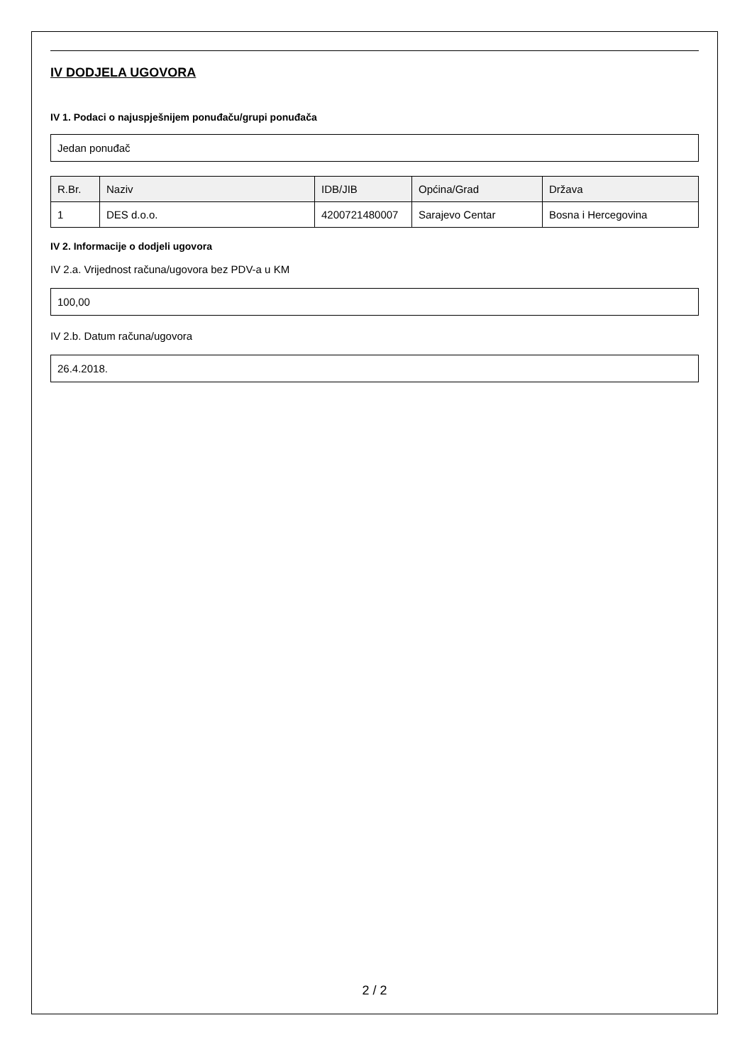IV DODJELA UGOVORA
IV 1. Podaci o najuspješnijem ponuđaču/grupi ponuđača
Jedan ponuđač
| R.Br. | Naziv | IDB/JIB | Općina/Grad | Država |
| --- | --- | --- | --- | --- |
| 1 | DES d.o.o. | 4200721480007 | Sarajevo Centar | Bosna i Hercegovina |
IV 2. Informacije o dodjeli ugovora
IV 2.a. Vrijednost računa/ugovora bez PDV-a u KM
100,00
IV 2.b. Datum računa/ugovora
26.4.2018.
2 / 2